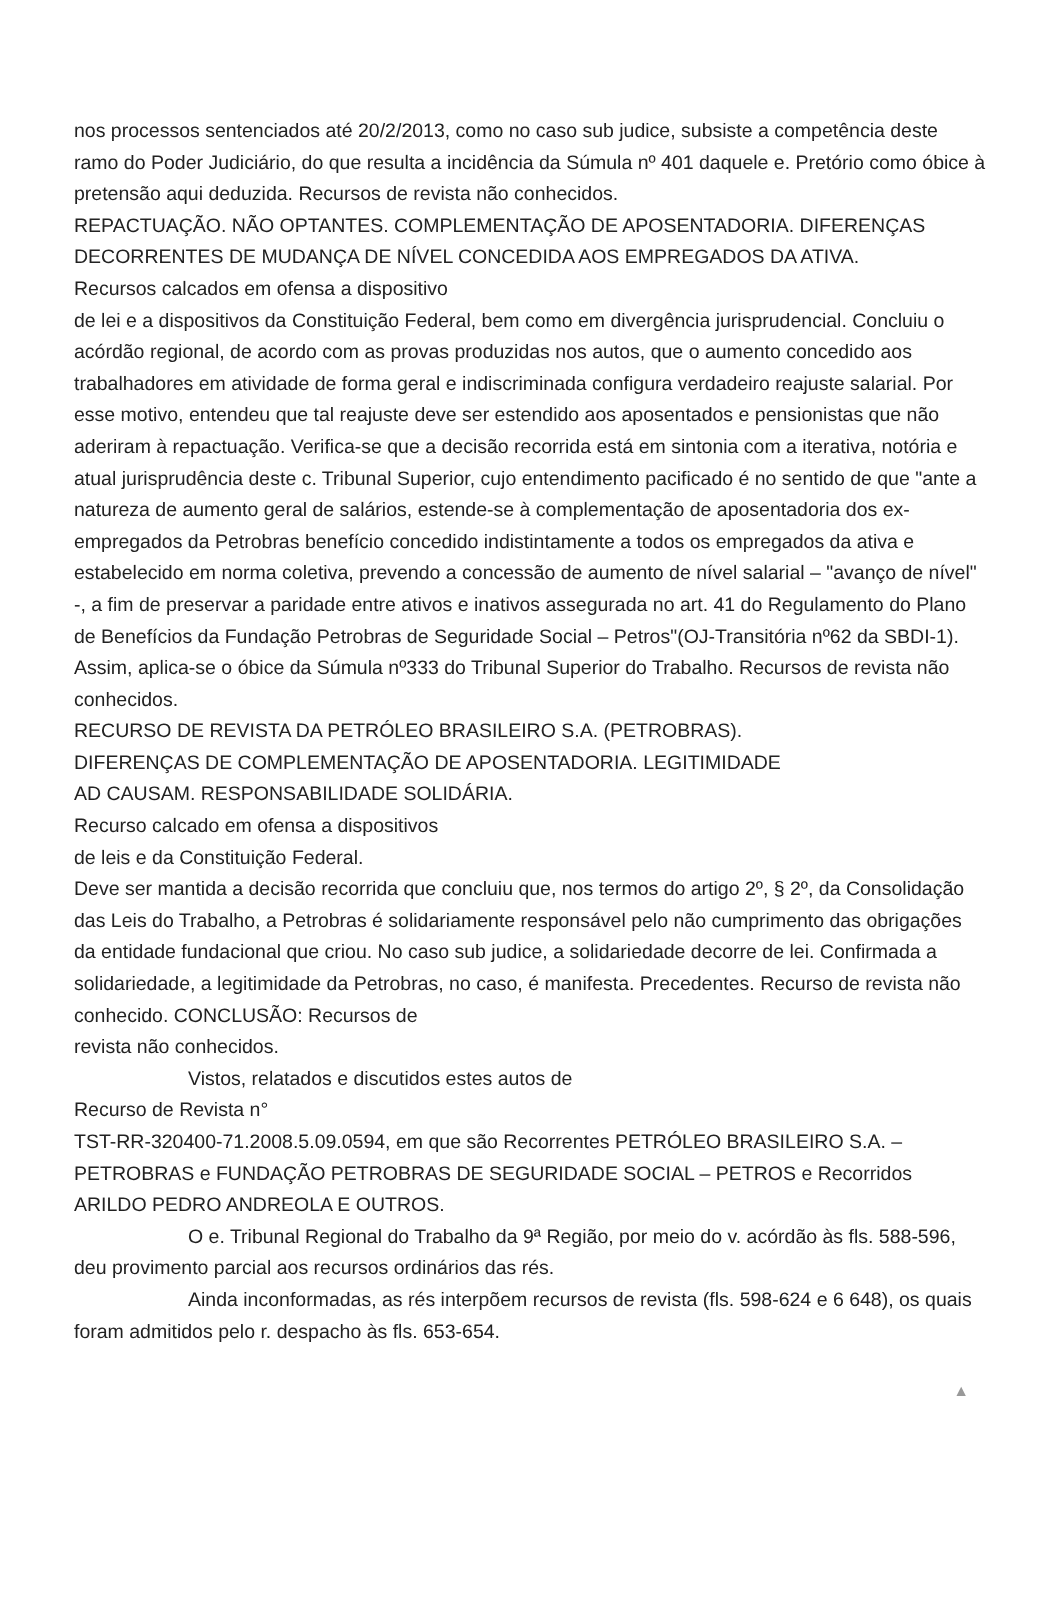nos processos sentenciados até 20/2/2013, como no caso sub judice, subsiste a competência deste ramo do Poder Judiciário, do que resulta a incidência da Súmula nº 401 daquele e. Pretório como óbice à pretensão aqui deduzida. Recursos de revista não conhecidos.
REPACTUAÇÃO. NÃO OPTANTES. COMPLEMENTAÇÃO DE APOSENTADORIA. DIFERENÇAS DECORRENTES DE MUDANÇA DE NÍVEL CONCEDIDA AOS EMPREGADOS DA ATIVA.
Recursos calcados em ofensa a dispositivo
de lei e a dispositivos da Constituição Federal, bem como em divergência jurisprudencial. Concluiu o acórdão regional, de acordo com as provas produzidas nos autos, que o aumento concedido aos trabalhadores em atividade de forma geral e indiscriminada configura verdadeiro reajuste salarial. Por esse motivo, entendeu que tal reajuste deve ser estendido aos aposentados e pensionistas que não aderiram à repactuação. Verifica-se que a decisão recorrida está em sintonia com a iterativa, notória e atual jurisprudência deste c. Tribunal Superior, cujo entendimento pacificado é no sentido de que "ante a natureza de aumento geral de salários, estende-se à complementação de aposentadoria dos ex-empregados da Petrobras benefício concedido indistintamente a todos os empregados da ativa e estabelecido em norma coletiva, prevendo a concessão de aumento de nível salarial – "avanço de nível" -, a fim de preservar a paridade entre ativos e inativos assegurada no art. 41 do Regulamento do Plano de Benefícios da Fundação Petrobras de Seguridade Social – Petros"(OJ-Transitória nº62 da SBDI-1). Assim, aplica-se o óbice da Súmula nº333 do Tribunal Superior do Trabalho. Recursos de revista não conhecidos.
RECURSO DE REVISTA DA PETRÓLEO BRASILEIRO S.A. (PETROBRAS).
DIFERENÇAS DE COMPLEMENTAÇÃO DE APOSENTADORIA. LEGITIMIDADE
AD CAUSAM. RESPONSABILIDADE SOLIDÁRIA.
Recurso calcado em ofensa a dispositivos
de leis e da Constituição Federal.
Deve ser mantida a decisão recorrida que concluiu que, nos termos do artigo 2º, § 2º, da Consolidação das Leis do Trabalho, a Petrobras é solidariamente responsável pelo não cumprimento das obrigações da entidade fundacional que criou. No caso sub judice, a solidariedade decorre de lei. Confirmada a solidariedade, a legitimidade da Petrobras, no caso, é manifesta. Precedentes. Recurso de revista não conhecido. CONCLUSÃO: Recursos de
revista não conhecidos.
Vistos, relatados e discutidos estes autos de
Recurso de Revista n°
TST-RR-320400-71.2008.5.09.0594, em que são Recorrentes PETRÓLEO BRASILEIRO S.A. – PETROBRAS e FUNDAÇÃO PETROBRAS DE SEGURIDADE SOCIAL – PETROS e Recorridos ARILDO PEDRO ANDREOLA E OUTROS.
O e. Tribunal Regional do Trabalho da 9ª Região, por meio do v. acórdão às fls. 588-596, deu provimento parcial aos recursos ordinários das rés.
Ainda inconformadas, as rés interpõem recursos de revista (fls. 598-624 e 6 648), os quais foram admitidos pelo r. despacho às fls. 653-654.
▲